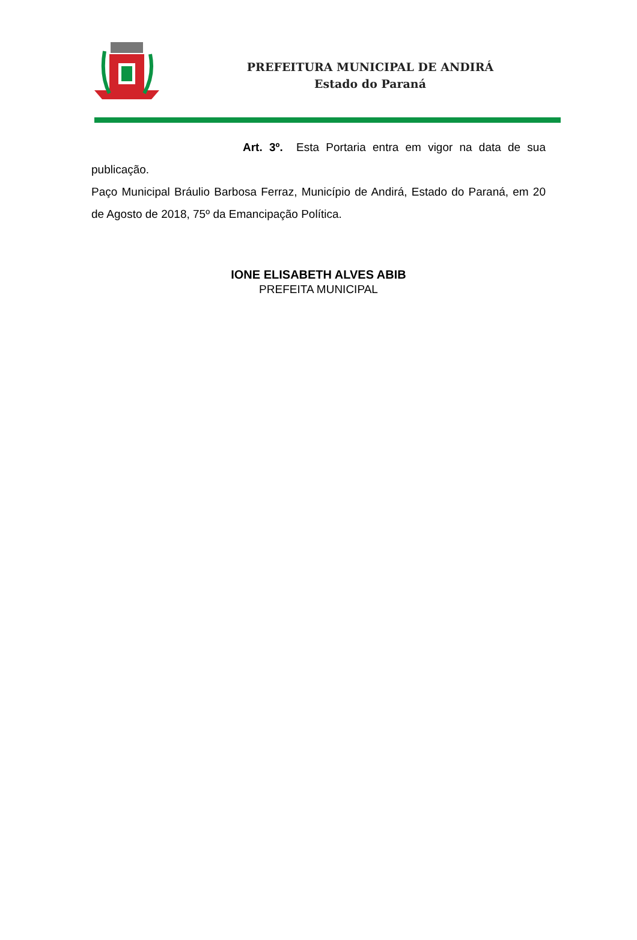PREFEITURA MUNICIPAL DE ANDIRÁ
Estado do Paraná
Art. 3º. Esta Portaria entra em vigor na data de sua publicação.
Paço Municipal Bráulio Barbosa Ferraz, Município de Andirá, Estado do Paraná, em 20 de Agosto de 2018, 75º da Emancipação Política.
IONE ELISABETH ALVES ABIB
PREFEITA MUNICIPAL